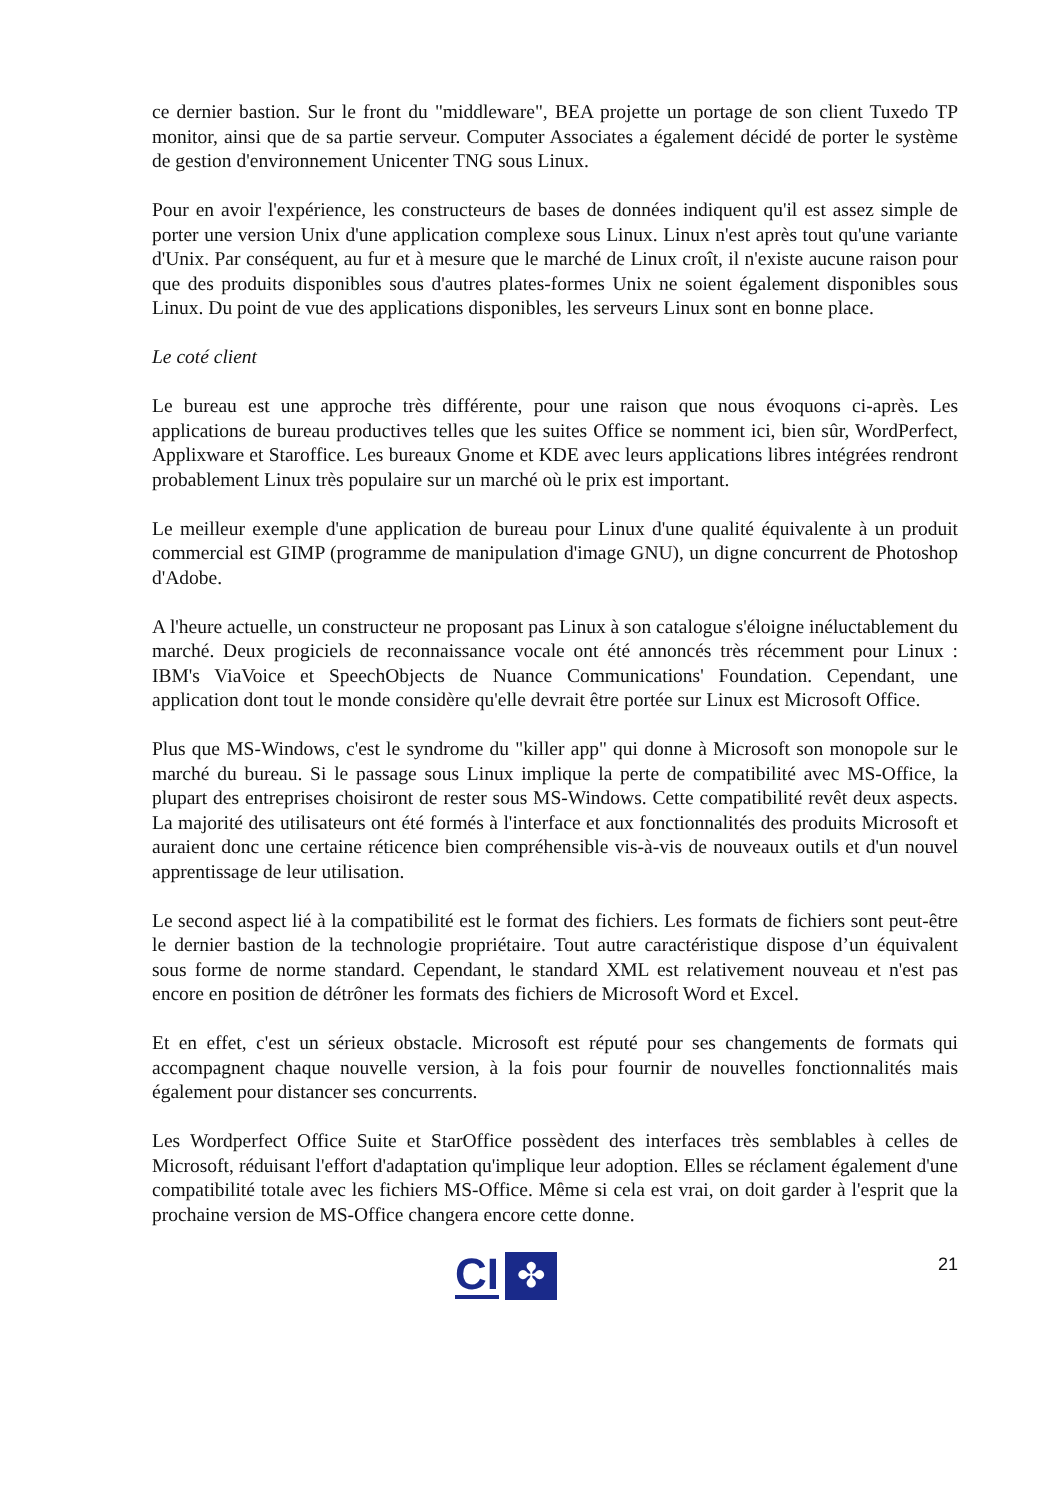ce dernier bastion. Sur le front du "middleware", BEA projette un portage de son client Tuxedo TP monitor, ainsi que de sa partie serveur. Computer Associates a également décidé de porter le système de gestion d'environnement Unicenter TNG sous Linux.
Pour en avoir l'expérience, les constructeurs de bases de données indiquent qu'il est assez simple de porter une version Unix d'une application complexe sous Linux. Linux n'est après tout qu'une variante d'Unix. Par conséquent, au fur et à mesure que le marché de Linux croît, il n'existe aucune raison pour que des produits disponibles sous d'autres plates-formes Unix ne soient également disponibles sous Linux. Du point de vue des applications disponibles, les serveurs Linux sont en bonne place.
Le coté client
Le bureau est une approche très différente, pour une raison que nous évoquons ci-après. Les applications de bureau productives telles que les suites Office se nomment ici, bien sûr, WordPerfect, Applixware et Staroffice. Les bureaux Gnome et KDE avec leurs applications libres intégrées rendront probablement Linux très populaire sur un marché où le prix est important.
Le meilleur exemple d'une application de bureau pour Linux d'une qualité équivalente à un produit commercial est GIMP (programme de manipulation d'image GNU), un digne concurrent de Photoshop d'Adobe.
A l'heure actuelle, un constructeur ne proposant pas Linux à son catalogue s'éloigne inéluctablement du marché. Deux progiciels de reconnaissance vocale ont été annoncés très récemment pour Linux : IBM's ViaVoice et SpeechObjects de Nuance Communications' Foundation. Cependant, une application dont tout le monde considère qu'elle devrait être portée sur Linux est Microsoft Office.
Plus que MS-Windows, c'est le syndrome du "killer app" qui donne à Microsoft son monopole sur le marché du bureau. Si le passage sous Linux implique la perte de compatibilité avec MS-Office, la plupart des entreprises choisiront de rester sous MS-Windows. Cette compatibilité revêt deux aspects. La majorité des utilisateurs ont été formés à l'interface et aux fonctionnalités des produits Microsoft et auraient donc une certaine réticence bien compréhensible vis-à-vis de nouveaux outils et d'un nouvel apprentissage de leur utilisation.
Le second aspect lié à la compatibilité est le format des fichiers. Les formats de fichiers sont peut-être le dernier bastion de la technologie propriétaire. Tout autre caractéristique dispose d’un équivalent sous forme de norme standard. Cependant, le standard XML est relativement nouveau et n'est pas encore en position de détrôner les formats des fichiers de Microsoft Word et Excel.
Et en effet, c'est un sérieux obstacle. Microsoft est réputé pour ses changements de formats qui accompagnent chaque nouvelle version, à la fois pour fournir de nouvelles fonctionnalités mais également pour distancer ses concurrents.
Les Wordperfect Office Suite et StarOffice possèdent des interfaces très semblables à celles de Microsoft, réduisant l'effort d'adaptation qu'implique leur adoption. Elles se réclament également d'une compatibilité totale avec les fichiers MS-Office. Même si cela est vrai, on doit garder à l'esprit que la prochaine version de MS-Office changera encore cette donne.
CI ✤
21